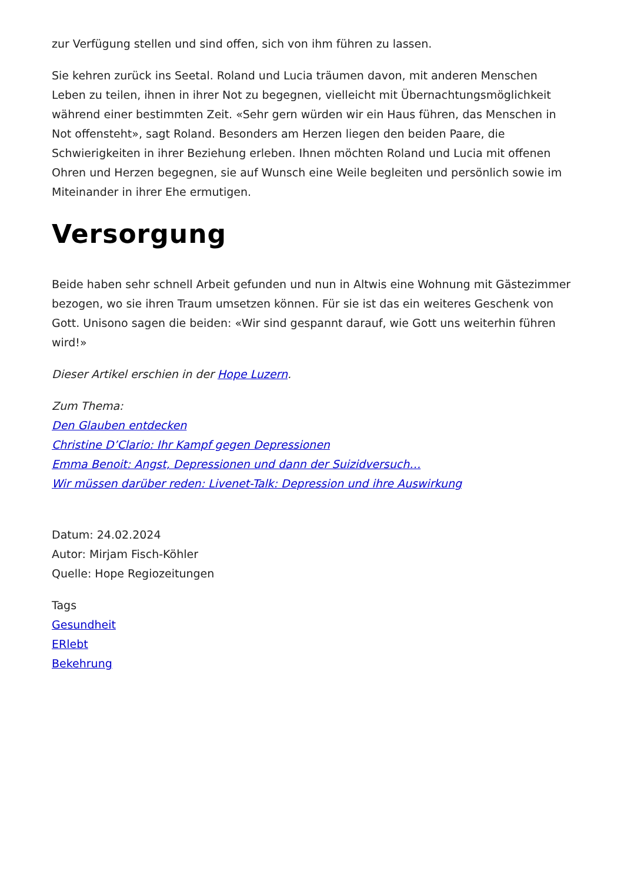zur Verfügung stellen und sind offen, sich von ihm führen zu lassen.
Sie kehren zurück ins Seetal. Roland und Lucia träumen davon, mit anderen Menschen Leben zu teilen, ihnen in ihrer Not zu begegnen, vielleicht mit Übernachtungsmöglichkeit während einer bestimmten Zeit. «Sehr gern würden wir ein Haus führen, das Menschen in Not offensteht», sagt Roland. Besonders am Herzen liegen den beiden Paare, die Schwierigkeiten in ihrer Beziehung erleben. Ihnen möchten Roland und Lucia mit offenen Ohren und Herzen begegnen, sie auf Wunsch eine Weile begleiten und persönlich sowie im Miteinander in ihrer Ehe ermutigen.
Versorgung
Beide haben sehr schnell Arbeit gefunden und nun in Altwis eine Wohnung mit Gästezimmer bezogen, wo sie ihren Traum umsetzen können. Für sie ist das ein weiteres Geschenk von Gott. Unisono sagen die beiden: «Wir sind gespannt darauf, wie Gott uns weiterhin führen wird!»
Dieser Artikel erschien in der Hope Luzern.
Zum Thema:
Den Glauben entdecken
Christine D’Clario: Ihr Kampf gegen Depressionen
Emma Benoit: Angst, Depressionen und dann der Suizidversuch…
Wir müssen darüber reden: Livenet-Talk: Depression und ihre Auswirkung
Datum: 24.02.2024
Autor: Mirjam Fisch-Köhler
Quelle: Hope Regiozeitungen
Tags
Gesundheit
ERlebt
Bekehrung